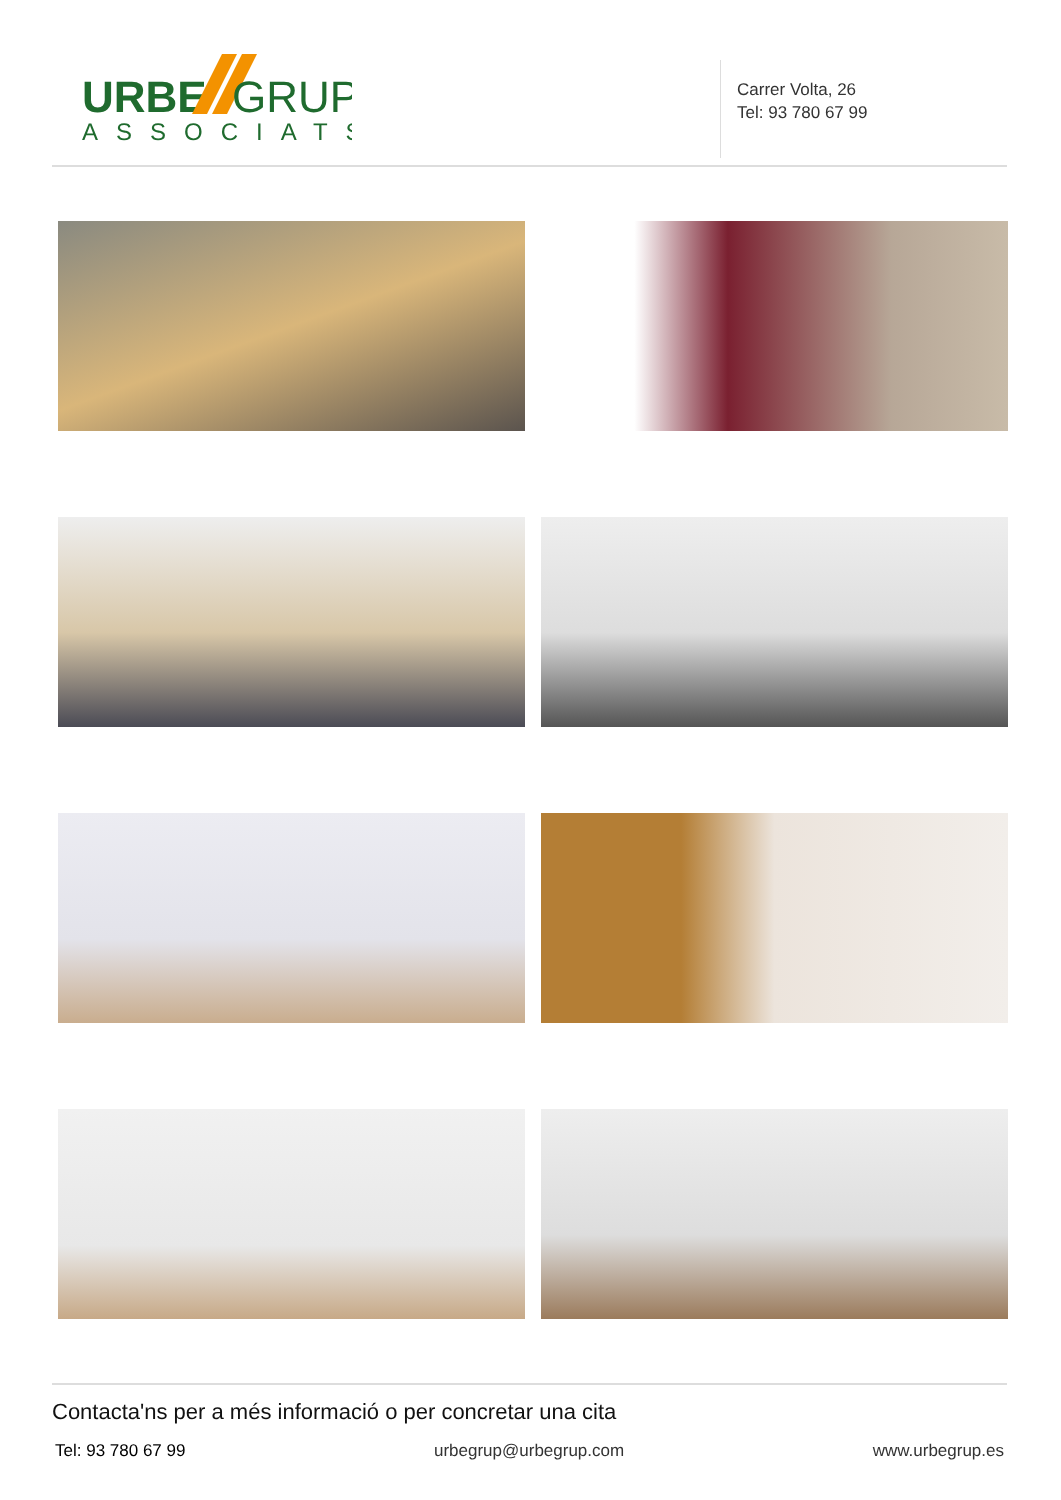URBE
GRUP
ASSOCIATS
Carrer Volta, 26
Tel: 93 780 67 99
Contacta'ns per a més informació o per concretar una cita
Tel: 93 780 67 99 urbegrup@urbegrup.com www.urbegrup.es